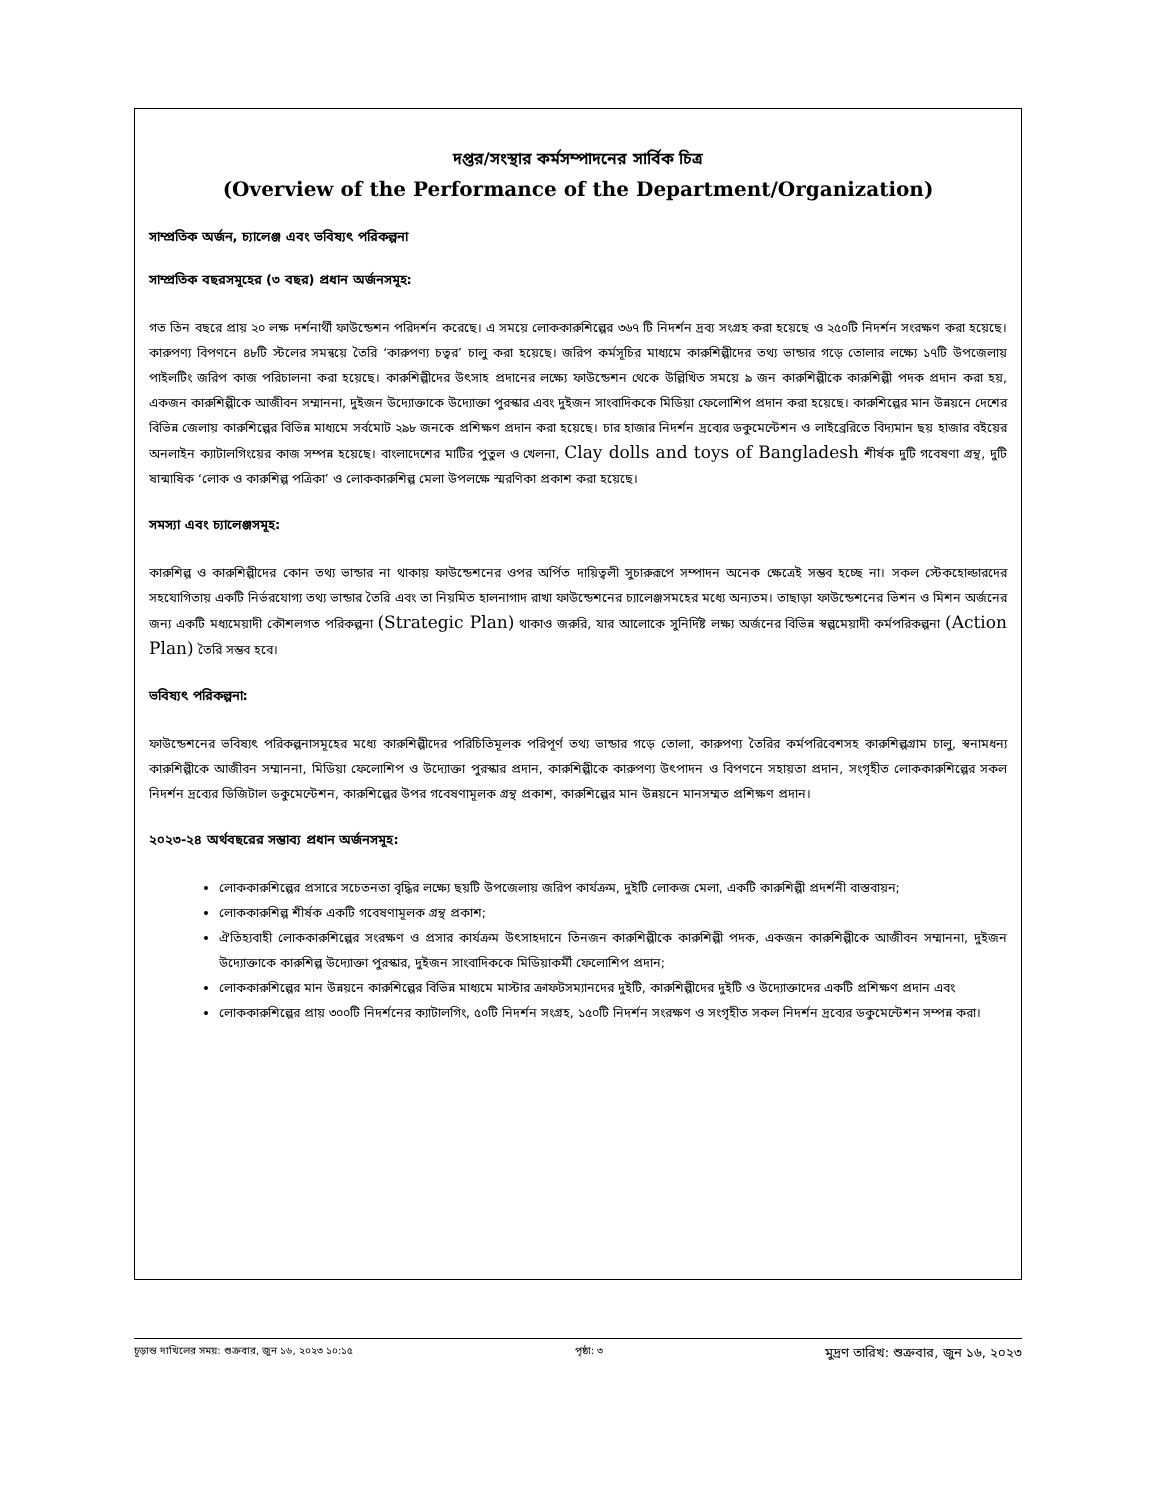দপ্তর/সংস্থার কর্মসম্পাদনের সার্বিক চিত্র
(Overview of the Performance of the Department/Organization)
সাম্প্রতিক অর্জন, চ্যালেঞ্জ এবং ভবিষ্যৎ পরিকল্পনা
সাম্প্রতিক বছরসমূহের (৩ বছর) প্রধান অর্জনসমূহ:
গত তিন বছরে প্রায় ২০ লক্ষ দর্শনার্থী ফাউন্ডেশন পরিদর্শন করেছে। এ সময়ে লোককারুশিল্পের ৩৬৭ টি নিদর্শন দ্রব্য সংগ্রহ করা হয়েছে ও ২৫০টি নিদর্শন সংরক্ষণ করা হয়েছে। কারুপণ্য বিপণনে ৪৮টি স্টলের সমন্বয়ে তৈরি ‘কারুপণ্য চত্বর’ চালু করা হয়েছে। জরিপ কর্মসূচির মাধ্যমে কারুশিল্পীদের তথ্য ভান্ডার গড়ে তোলার লক্ষ্যে ১৭টি উপজেলায় পাইলটিং জরিপ কাজ পরিচালনা করা হয়েছে। কারুশিল্পীদের উৎসাহ প্রদানের লক্ষ্যে ফাউন্ডেশন থেকে উল্লিখিত সময়ে ৯ জন কারুশিল্পীকে কারুশিল্পী পদক প্রদান করা হয়, একজন কারুশিল্পীকে আজীবন সম্মাননা, দুইজন উদ্যোক্তাকে উদ্যোক্তা পুরস্কার এবং দুইজন সাংবাদিককে মিডিয়া ফেলোশিপ প্রদান করা হয়েছে। কারুশিল্পের মান উন্নয়নে দেশের বিভিন্ন জেলায় কারুশিল্পের বিভিন্ন মাধ্যমে সর্বমোট ২৯৮ জনকে প্রশিক্ষণ প্রদান করা হয়েছে। চার হাজার নিদর্শন দ্রব্যের ডকুমেন্টেশন ও লাইব্রেরিতে বিদ্যমান ছয় হাজার বইয়ের অনলাইন ক্যাটালগিংয়ের কাজ সম্পন্ন হয়েছে। বাংলাদেশের মাটির পুতুল ও খেলনা, Clay dolls and toys of Bangladesh শীর্ষক দুটি গবেষণা গ্রন্থ, দুটি ষান্মাষিক ‘লোক ও কারুশিল্প পত্রিকা’ ও লোককারুশিল্প মেলা উপলক্ষে স্মরণিকা প্রকাশ করা হয়েছে।
সমস্যা এবং চ্যালেঞ্জসমূহ:
কারুশিল্প ও কারুশিল্পীদের কোন তথ্য ভান্ডার না থাকায় ফাউন্ডেশনের ওপর অর্পিত দায়িত্বলী সুচারুরূপে সম্পাদন অনেক ক্ষেত্রেই সম্ভব হচ্ছে না। সকল স্টেকহোল্ডারদের সহযোগিতায় একটি নির্ভরযোগ্য তথ্য ভান্ডার তৈরি এবং তা নিয়মিত হালনাগাদ রাখা ফাউন্ডেশনের চ্যালেঞ্জসমহের মধ্যে অন্যতম। তাছাড়া ফাউন্ডেশনের ভিশন ও মিশন অর্জনের জন্য একটি মধ্যমেয়াদী কৌশলগত পরিকল্পনা (Strategic Plan) থাকাও জরুরি, যার আলোকে সুনির্দিষ্ট লক্ষ্য অর্জনের বিভিন্ন স্বল্পমেয়াদী কর্মপরিকল্পনা (Action Plan) তৈরি সম্ভব হবে।
ভবিষ্যৎ পরিকল্পনা:
ফাউন্ডেশনের ভবিষ্যৎ পরিকল্পনাসমূহের মধ্যে কারুশিল্পীদের পরিচিতিমূলক পরিপূর্ণ তথ্য ভান্ডার গড়ে তোলা, কারুপণ্য তৈরির কর্মপরিবেশসহ কারুশিল্পগ্রাম চালু, স্বনামধন্য কারুশিল্পীকে আজীবন সম্মাননা, মিডিয়া ফেলোশিপ ও উদ্যোক্তা পুরস্কার প্রদান, কারুশিল্পীকে কারুপণ্য উৎপাদন ও বিপণনে সহায়তা প্রদান, সংগৃহীত লোককারুশিল্পের সকল নিদর্শন দ্রব্যের ডিজিটাল ডকুমেন্টেশন, কারুশিল্পের উপর গবেষণামূলক গ্রন্থ প্রকাশ, কারুশিল্পের মান উন্নয়নে মানসম্মত প্রশিক্ষণ প্রদান।
২০২৩-২৪ অর্থবছরের সম্ভাব্য প্রধান অর্জনসমূহ:
লোককারুশিল্পের প্রসারে সচেতনতা বৃদ্ধির লক্ষ্যে ছয়টি উপজেলায় জরিপ কার্যক্রম, দুইটি লোকজ মেলা, একটি কারুশিল্পী প্রদর্শনী বাস্তবায়ন;
লোককারুশিল্প শীর্ষক একটি গবেষণামূলক গ্রন্থ প্রকাশ;
ঐতিহ্যবাহী লোককারুশিল্পের সংরক্ষণ ও প্রসার কার্যক্রম উৎসাহদানে তিনজন কারুশিল্পীকে কারুশিল্পী পদক, একজন কারুশিল্পীকে আজীবন সম্মাননা, দুইজন উদ্যোক্তাকে কারুশিল্প উদ্যোক্তা পুরস্কার, দুইজন সাংবাদিককে মিডিয়াকর্মী ফেলোশিপ প্রদান;
লোককারুশিল্পের মান উন্নয়নে কারুশিল্পের বিভিন্ন মাধ্যমে মাস্টার ক্রাফটসম্যানদের দুইটি, কারুশিল্পীদের দুইটি ও উদ্যোক্তাদের একটি প্রশিক্ষণ প্রদান এবং
লোককারুশিল্পের প্রায় ৩০০টি নিদর্শনের ক্যাটালগিং, ৫০টি নিদর্শন সংগ্রহ, ১৫০টি নিদর্শন সংরক্ষণ ও সংগৃহীত সকল নিদর্শন দ্রব্যের ডকুমেন্টেশন সম্পন্ন করা।
চূড়ান্ত দাখিলের সময়: শুক্রবার, জুন ১৬, ২০২৩ ১০:১৫ পৃষ্ঠা: ৩ মুদ্রণ তারিখ: শুক্রবার, জুন ১৬, ২০২৩